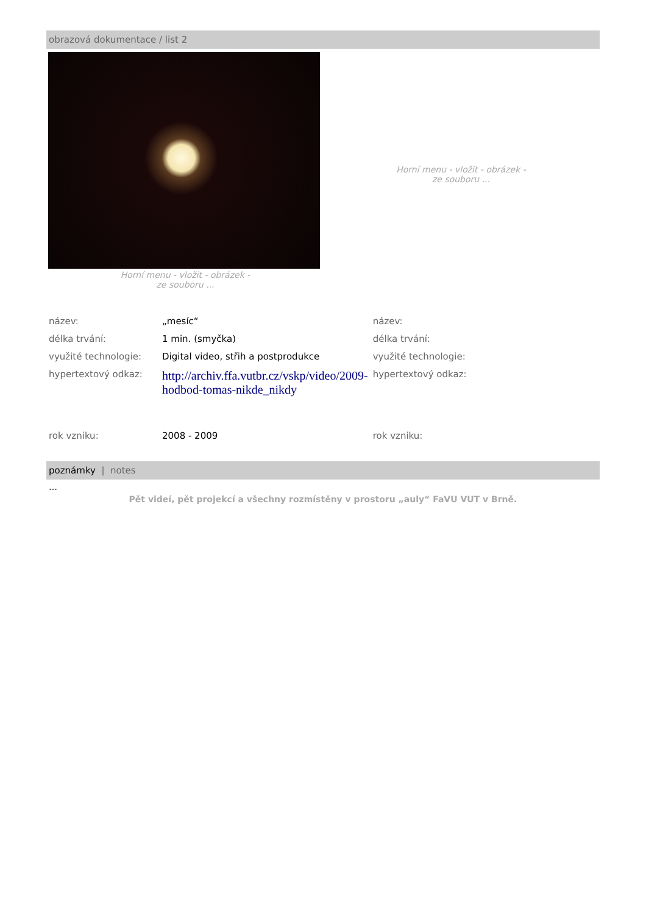obrazová dokumentace / list 2
Horní menu - vložit - obrázek -
ze souboru ...
Horní menu - vložit - obrázek -
ze souboru ...
| název: | „mesíc“ | název: |
| délka trvání: | 1 min. (smyčka) | délka trvání: |
| využité technologie: | Digital video, střih a postprodukce | využité technologie: |
| hypertextový odkaz: | http://archiv.ffa.vutbr.cz/vskp/video/2009-hodbod-tomas-nikde_nikdy | hypertextový odkaz: |
| rok vzniku: | 2008 - 2009 | rok vzniku: |
poznámky | notes
…
Pět videí, pět projekcí a všechny rozmístěny v prostoru „auly“ FaVU VUT v Brně.